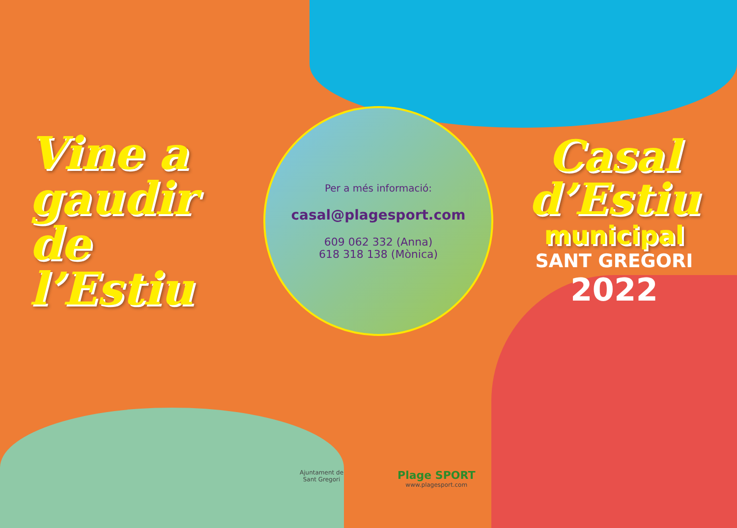Vine a
gaudir
de
l’Estiu
Per a més informació:
casal@plagesport.com
609 062 332 (Anna)
618 318 138 (Mònica)
Casal
d’Estiu
municipal
SANT GREGORI
2022
Ajuntament de
Sant Gregori
Plage SPORT
www.plagesport.com